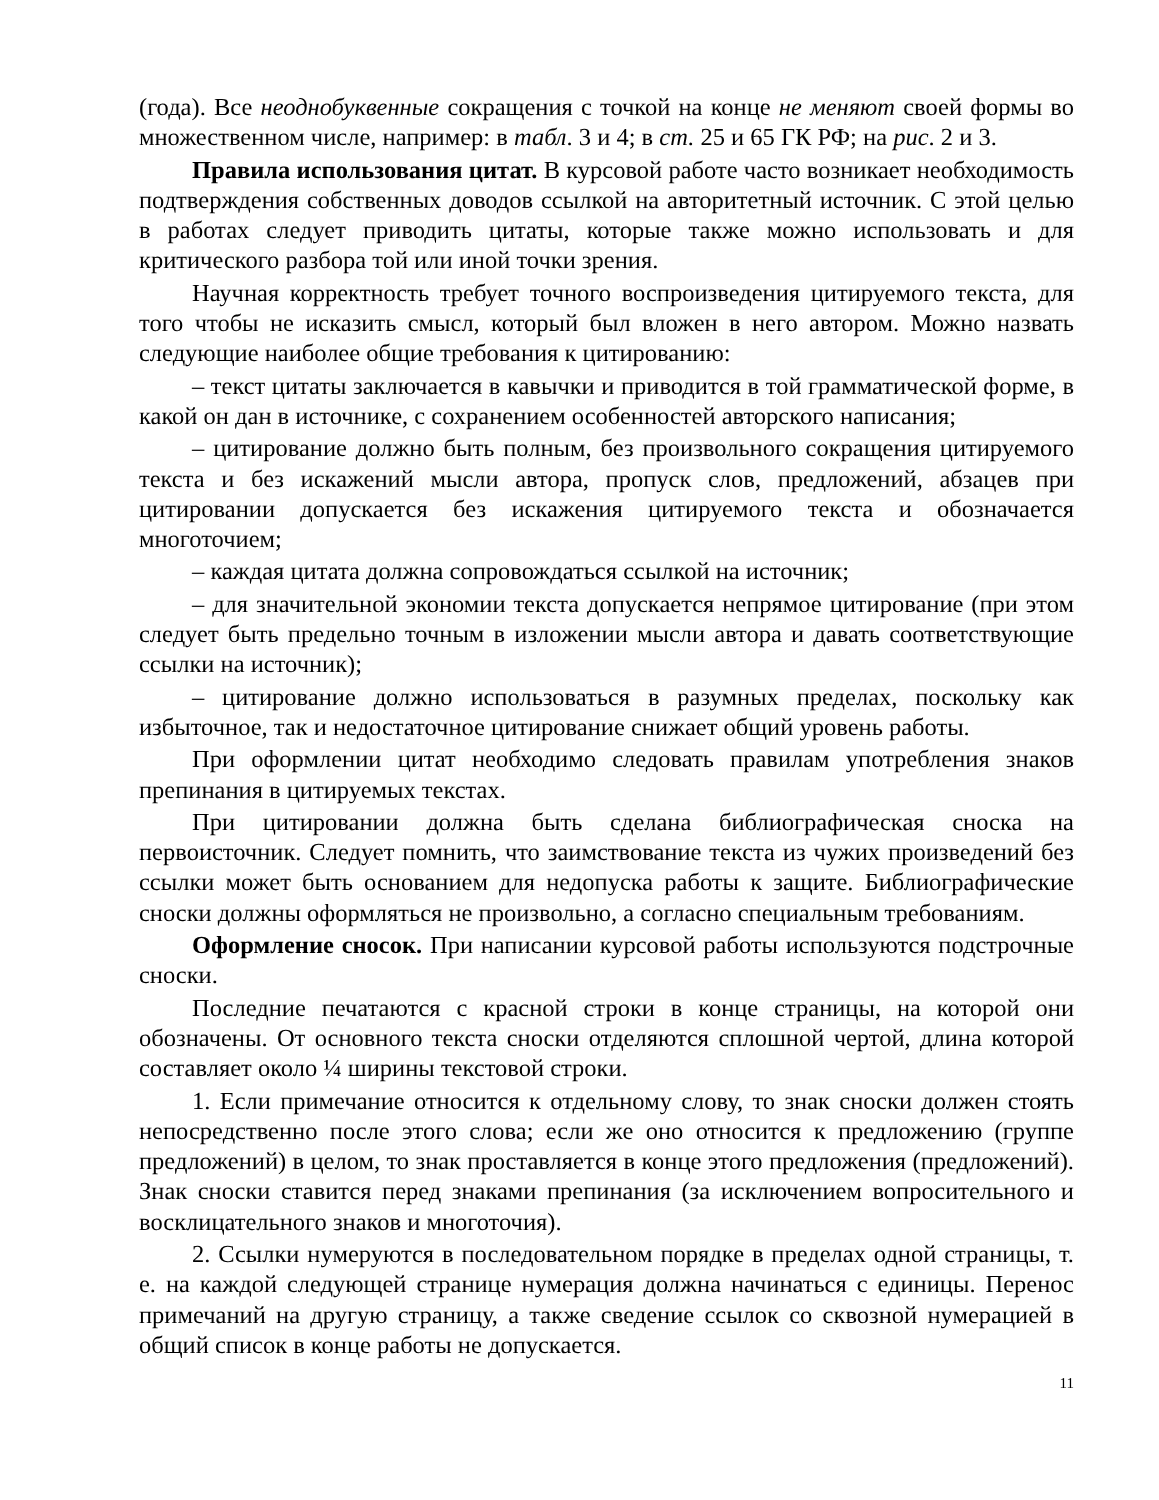(года). Все неоднобуквенные сокращения с точкой на конце не меняют своей формы во множественном числе, например: в табл. 3 и 4; в ст. 25 и 65 ГК РФ; на рис. 2 и 3.
Правила использования цитат. В курсовой работе часто возникает необходимость подтверждения собственных доводов ссылкой на авторитетный источник. С этой целью в работах следует приводить цитаты, которые также можно использовать и для критического разбора той или иной точки зрения.
Научная корректность требует точного воспроизведения цитируемого текста, для того чтобы не исказить смысл, который был вложен в него автором. Можно назвать следующие наиболее общие требования к цитированию:
– текст цитаты заключается в кавычки и приводится в той грамматической форме, в какой он дан в источнике, с сохранением особенностей авторского написания;
– цитирование должно быть полным, без произвольного сокращения цитируемого текста и без искажений мысли автора, пропуск слов, предложений, абзацев при цитировании допускается без искажения цитируемого текста и обозначается многоточием;
– каждая цитата должна сопровождаться ссылкой на источник;
– для значительной экономии текста допускается непрямое цитирование (при этом следует быть предельно точным в изложении мысли автора и давать соответствующие ссылки на источник);
– цитирование должно использоваться в разумных пределах, поскольку как избыточное, так и недостаточное цитирование снижает общий уровень работы.
При оформлении цитат необходимо следовать правилам употребления знаков препинания в цитируемых текстах.
При цитировании должна быть сделана библиографическая сноска на первоисточник. Следует помнить, что заимствование текста из чужих произведений без ссылки может быть основанием для недопуска работы к защите. Библиографические сноски должны оформляться не произвольно, а согласно специальным требованиям.
Оформление сносок. При написании курсовой работы используются подстрочные сноски.
Последние печатаются с красной строки в конце страницы, на которой они обозначены. От основного текста сноски отделяются сплошной чертой, длина которой составляет около ¼ ширины текстовой строки.
1. Если примечание относится к отдельному слову, то знак сноски должен стоять непосредственно после этого слова; если же оно относится к предложению (группе предложений) в целом, то знак проставляется в конце этого предложения (предложений). Знак сноски ставится перед знаками препинания (за исключением вопросительного и восклицательного знаков и многоточия).
2. Ссылки нумеруются в последовательном порядке в пределах одной страницы, т. е. на каждой следующей странице нумерация должна начинаться с единицы. Перенос примечаний на другую страницу, а также сведение ссылок со сквозной нумерацией в общий список в конце работы не допускается.
11